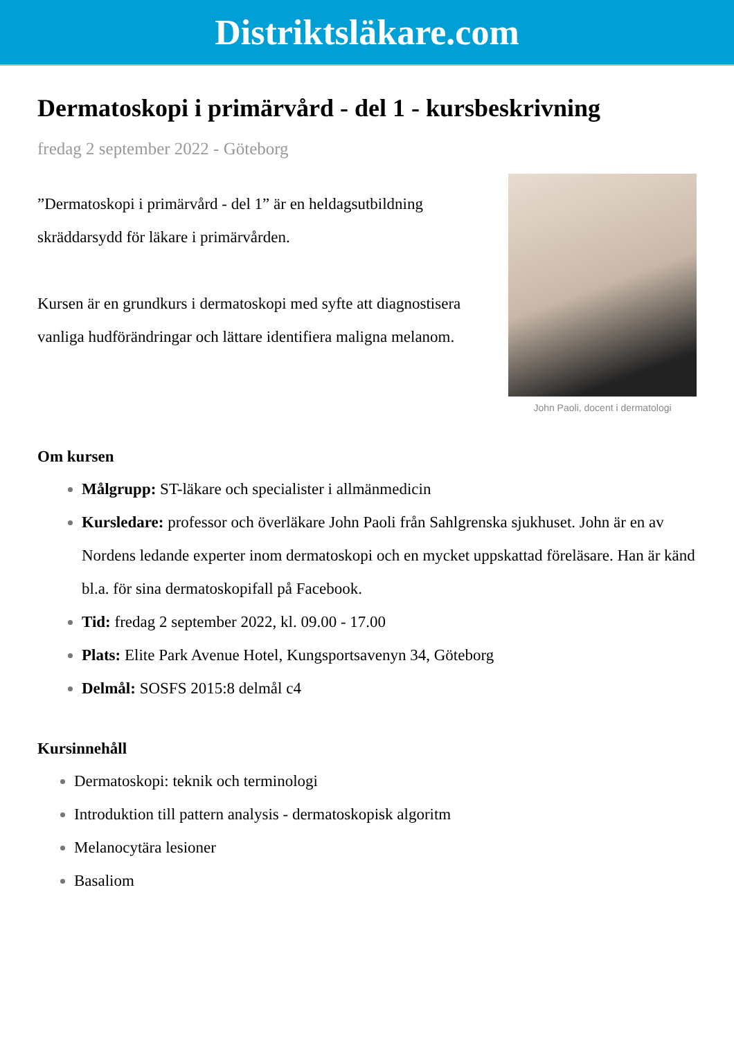Distriktsläkare.com
Dermatoskopi i primärvård - del 1 - kursbeskrivning
fredag 2 september 2022 - Göteborg
”Dermatoskopi i primärvård - del 1” är en heldagsutbildning skräddarsydd för läkare i primärvården.
Kursen är en grundkurs i dermatoskopi med syfte att diagnostisera vanliga hudförändringar och lättare identifiera maligna melanom.
John Paoli, docent i dermatologi
Om kursen
Målgrupp: ST-läkare och specialister i allmänmedicin
Kursledare: professor och överläkare John Paoli från Sahlgrenska sjukhuset. John är en av Nordens ledande experter inom dermatoskopi och en mycket uppskattad föreläsare. Han är känd bl.a. för sina dermatoskopifall på Facebook.
Tid: fredag 2 september 2022, kl. 09.00 - 17.00
Plats: Elite Park Avenue Hotel, Kungsportsavenyn 34, Göteborg
Delmål: SOSFS 2015:8 delmål c4
Kursinnehåll
Dermatoskopi: teknik och terminologi
Introduktion till pattern analysis - dermatoskopisk algoritm
Melanocytära lesioner
Basaliom